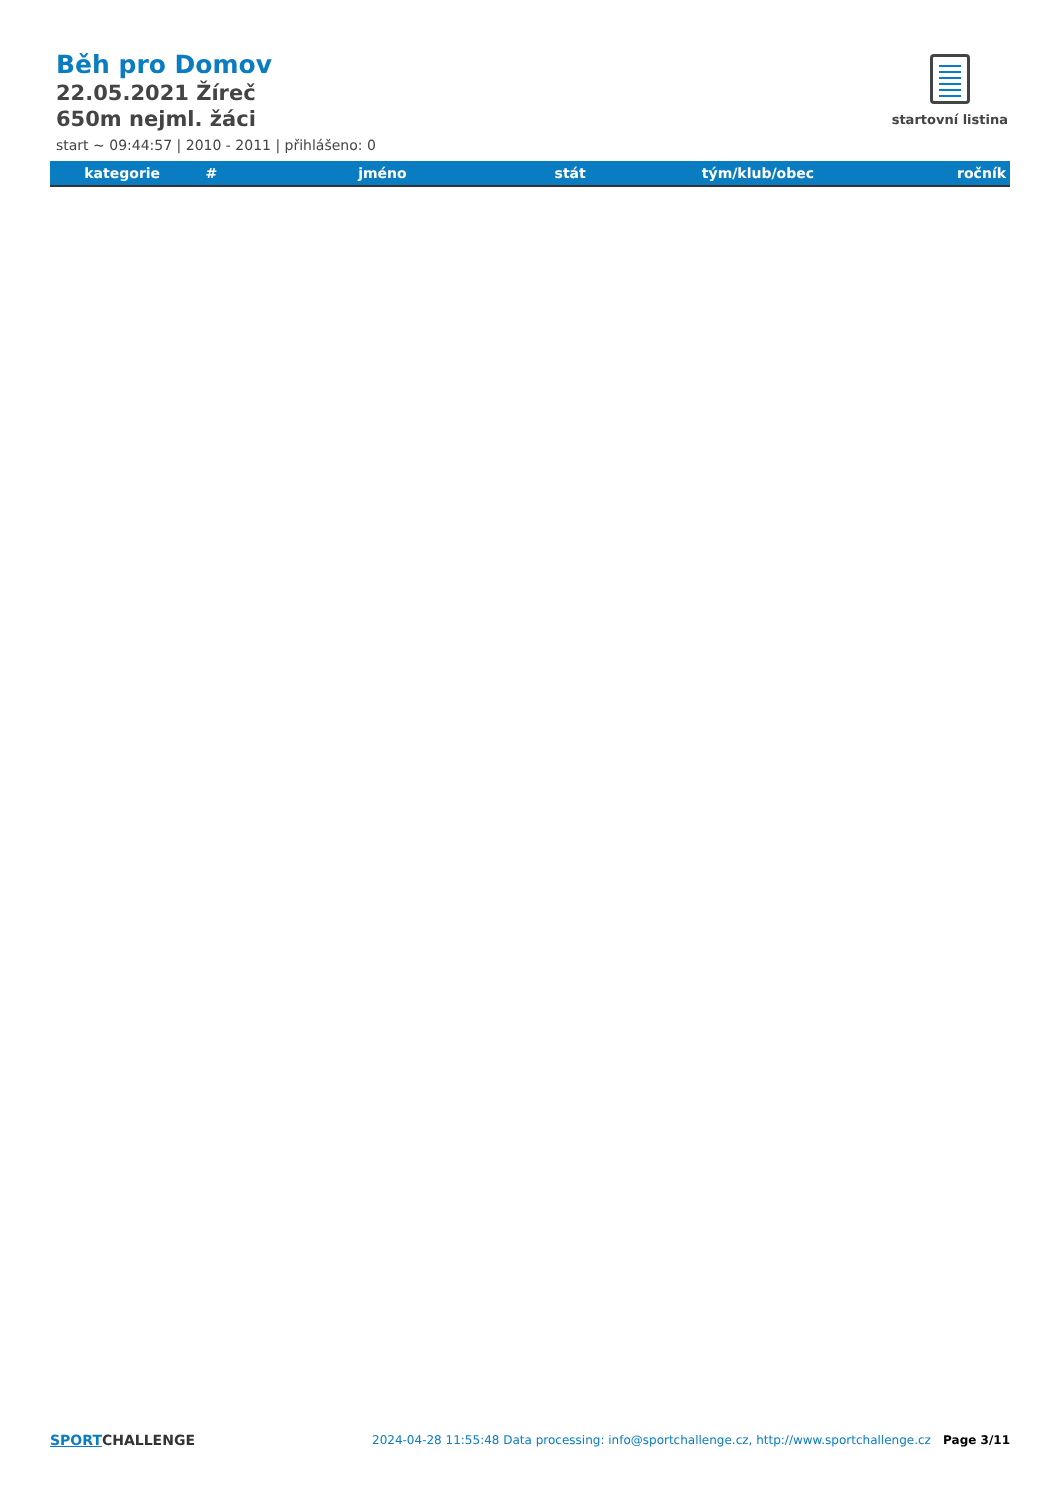Běh pro Domov
22.05.2021 Žíreč
650m nejml. žáci
start ~ 09:44:57 | 2010 - 2011 | přihlášeno: 0
startovní listina
| kategorie | # | jméno | stát | tým/klub/obec | ročník |
| --- | --- | --- | --- | --- | --- |
SPORTCHALLENGE
2024-04-28 11:55:48 Data processing: info@sportchallenge.cz, http://www.sportchallenge.cz
Page 3/11